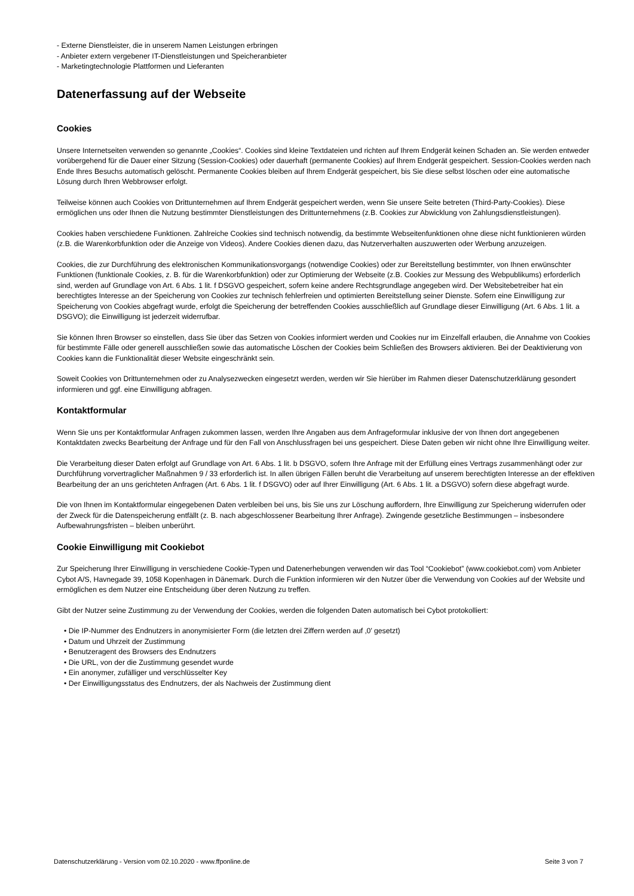- Externe Dienstleister, die in unserem Namen Leistungen erbringen
- Anbieter extern vergebener IT-Dienstleistungen und Speicheranbieter
- Marketingtechnologie Plattformen und Lieferanten
Datenerfassung auf der Webseite
Cookies
Unsere Internetseiten verwenden so genannte „Cookies“. Cookies sind kleine Textdateien und richten auf Ihrem Endgerät keinen Schaden an. Sie werden entweder vorübergehend für die Dauer einer Sitzung (Session-Cookies) oder dauerhaft (permanente Cookies) auf Ihrem Endgerät gespeichert. Session-Cookies werden nach Ende Ihres Besuchs automatisch gelöscht. Permanente Cookies bleiben auf Ihrem Endgerät gespeichert, bis Sie diese selbst löschen oder eine automatische Lösung durch Ihren Webbrowser erfolgt.
Teilweise können auch Cookies von Drittunternehmen auf Ihrem Endgerät gespeichert werden, wenn Sie unsere Seite betreten (Third-Party-Cookies). Diese ermöglichen uns oder Ihnen die Nutzung bestimmter Dienstleistungen des Drittunternehmens (z.B. Cookies zur Abwicklung von Zahlungsdienstleistungen).
Cookies haben verschiedene Funktionen. Zahlreiche Cookies sind technisch notwendig, da bestimmte Webseitenfunktionen ohne diese nicht funktionieren würden (z.B. die Warenkorbfunktion oder die Anzeige von Videos). Andere Cookies dienen dazu, das Nutzerverhalten auszuwerten oder Werbung anzuzeigen.
Cookies, die zur Durchführung des elektronischen Kommunikationsvorgangs (notwendige Cookies) oder zur Bereitstellung bestimmter, von Ihnen erwünschter Funktionen (funktionale Cookies, z. B. für die Warenkorbfunktion) oder zur Optimierung der Webseite (z.B. Cookies zur Messung des Webpublikums) erforderlich sind, werden auf Grundlage von Art. 6 Abs. 1 lit. f DSGVO gespeichert, sofern keine andere Rechtsgrundlage angegeben wird. Der Websitebetreiber hat ein berechtigtes Interesse an der Speicherung von Cookies zur technisch fehlerfreien und optimierten Bereitstellung seiner Dienste. Sofern eine Einwilligung zur Speicherung von Cookies abgefragt wurde, erfolgt die Speicherung der betreffenden Cookies ausschließlich auf Grundlage dieser Einwilligung (Art. 6 Abs. 1 lit. a DSGVO); die Einwilligung ist jederzeit widerrufbar.
Sie können Ihren Browser so einstellen, dass Sie über das Setzen von Cookies informiert werden und Cookies nur im Einzelfall erlauben, die Annahme von Cookies für bestimmte Fälle oder generell ausschließen sowie das automatische Löschen der Cookies beim Schließen des Browsers aktivieren. Bei der Deaktivierung von Cookies kann die Funktionalität dieser Website eingeschränkt sein.
Soweit Cookies von Drittunternehmen oder zu Analysezwecken eingesetzt werden, werden wir Sie hierüber im Rahmen dieser Datenschutzerklärung gesondert informieren und ggf. eine Einwilligung abfragen.
Kontaktformular
Wenn Sie uns per Kontaktformular Anfragen zukommen lassen, werden Ihre Angaben aus dem Anfrageformular inklusive der von Ihnen dort angegebenen Kontaktdaten zwecks Bearbeitung der Anfrage und für den Fall von Anschlussfragen bei uns gespeichert. Diese Daten geben wir nicht ohne Ihre Einwilligung weiter.
Die Verarbeitung dieser Daten erfolgt auf Grundlage von Art. 6 Abs. 1 lit. b DSGVO, sofern Ihre Anfrage mit der Erfüllung eines Vertrags zusammenhängt oder zur Durchführung vorvertraglicher Maßnahmen 9 / 33 erforderlich ist. In allen übrigen Fällen beruht die Verarbeitung auf unserem berechtigten Interesse an der effektiven Bearbeitung der an uns gerichteten Anfragen (Art. 6 Abs. 1 lit. f DSGVO) oder auf Ihrer Einwilligung (Art. 6 Abs. 1 lit. a DSGVO) sofern diese abgefragt wurde.
Die von Ihnen im Kontaktformular eingegebenen Daten verbleiben bei uns, bis Sie uns zur Löschung auffordern, Ihre Einwilligung zur Speicherung widerrufen oder der Zweck für die Datenspeicherung entfällt (z. B. nach abgeschlossener Bearbeitung Ihrer Anfrage). Zwingende gesetzliche Bestimmungen – insbesondere Aufbewahrungsfristen – bleiben unberührt.
Cookie Einwilligung mit Cookiebot
Zur Speicherung Ihrer Einwilligung in verschiedene Cookie-Typen und Datenerhebungen verwenden wir das Tool “Cookiebot” (www.cookiebot.com) vom Anbieter Cybot A/S, Havnegade 39, 1058 Kopenhagen in Dänemark. Durch die Funktion informieren wir den Nutzer über die Verwendung von Cookies auf der Website und ermöglichen es dem Nutzer eine Entscheidung über deren Nutzung zu treffen.
Gibt der Nutzer seine Zustimmung zu der Verwendung der Cookies, werden die folgenden Daten automatisch bei Cybot protokolliert:
• Die IP-Nummer des Endnutzers in anonymisierter Form (die letzten drei Ziffern werden auf ‚0’ gesetzt)
• Datum und Uhrzeit der Zustimmung
• Benutzeragent des Browsers des Endnutzers
• Die URL, von der die Zustimmung gesendet wurde
• Ein anonymer, zufälliger und verschlüsselter Key
• Der Einwilligungsstatus des Endnutzers, der als Nachweis der Zustimmung dient
Datenschutzerklärung - Version vom 02.10.2020 - www.ffponline.de Seite 3 von 7